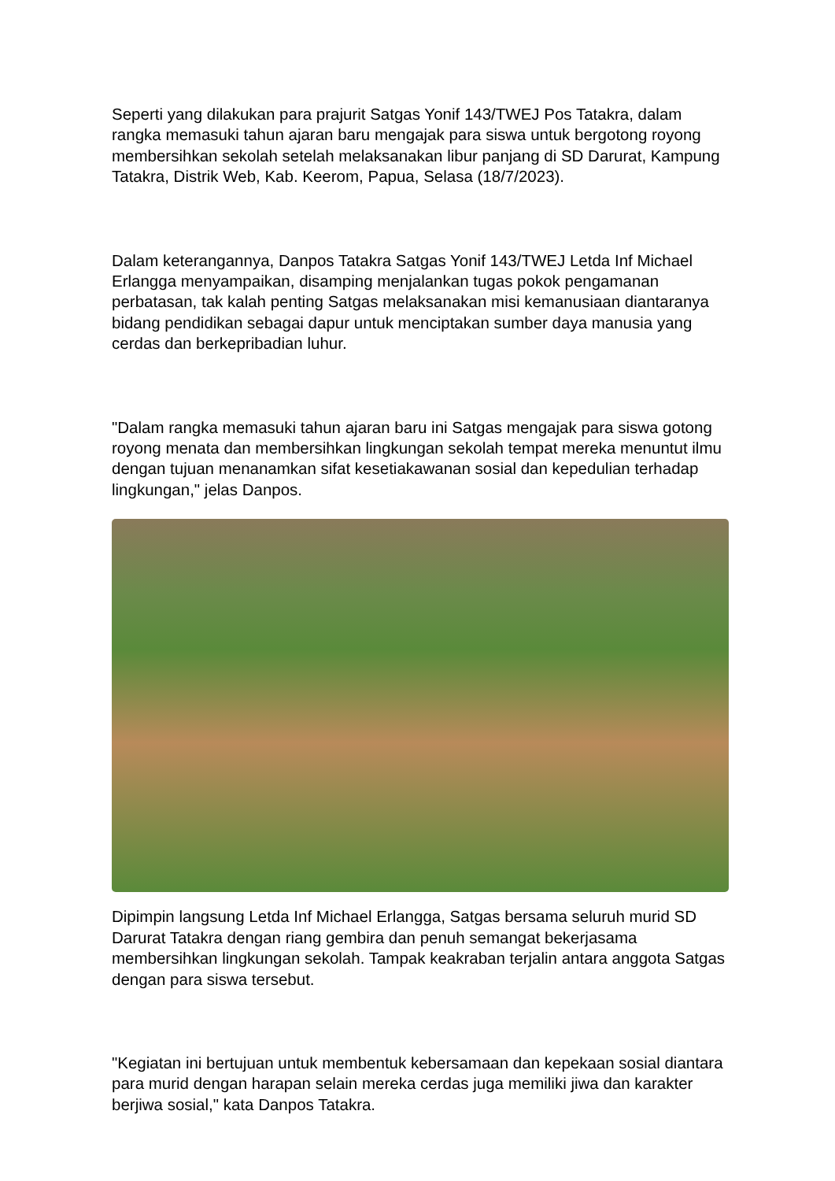Seperti yang dilakukan para prajurit Satgas Yonif 143/TWEJ Pos Tatakra, dalam rangka memasuki tahun ajaran baru mengajak para siswa untuk bergotong royong membersihkan sekolah setelah melaksanakan libur panjang di SD Darurat, Kampung Tatakra, Distrik Web, Kab. Keerom, Papua, Selasa (18/7/2023).
Dalam keterangannya, Danpos Tatakra Satgas Yonif 143/TWEJ Letda Inf Michael Erlangga menyampaikan, disamping menjalankan tugas pokok pengamanan perbatasan, tak kalah penting Satgas melaksanakan misi kemanusiaan diantaranya bidang pendidikan sebagai dapur untuk menciptakan sumber daya manusia yang cerdas dan berkepribadian luhur.
"Dalam rangka memasuki tahun ajaran baru ini Satgas mengajak para siswa gotong royong menata dan membersihkan lingkungan sekolah tempat mereka menuntut ilmu dengan tujuan menanamkan sifat kesetiakawanan sosial dan kepedulian terhadap lingkungan," jelas Danpos.
Dipimpin langsung Letda Inf Michael Erlangga, Satgas bersama seluruh murid SD Darurat Tatakra dengan riang gembira dan penuh semangat bekerjasama membersihkan lingkungan sekolah. Tampak keakraban terjalin antara anggota Satgas dengan para siswa tersebut.
"Kegiatan ini bertujuan untuk membentuk kebersamaan dan kepekaan sosial diantara para murid dengan harapan selain mereka cerdas juga memiliki jiwa dan karakter berjiwa sosial," kata Danpos Tatakra.